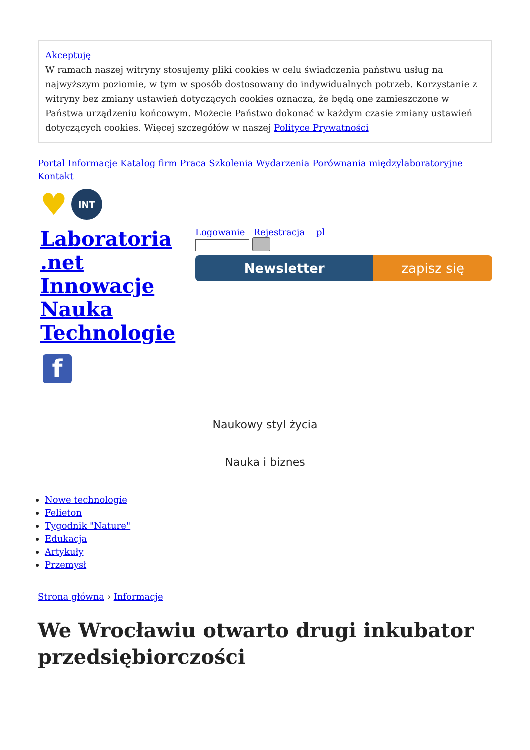Akceptuję
W ramach naszej witryny stosujemy pliki cookies w celu świadczenia państwu usług na najwyższym poziomie, w tym w sposób dostosowany do indywidualnych potrzeb. Korzystanie z witryny bez zmiany ustawień dotyczących cookies oznacza, że będą one zamieszczone w Państwa urządzeniu końcowym. Możecie Państwo dokonać w każdym czasie zmiany ustawień dotyczących cookies. Więcej szczegółów w naszej Polityce Prywatności
Portal Informacje Katalog firm Praca Szkolenia Wydarzenia Porównania międzylaboratoryjne Kontakt
♥ INT
Laboratoria .net Innowacje Nauka Technologie
f
Logowanie Rejestracja pl
Newsletter zapisz się
Naukowy styl życia
Nauka i biznes
Nowe technologie
Felieton
Tygodnik "Nature"
Edukacja
Artykuły
Przemysł
Strona główna › Informacje
We Wrocławiu otwarto drugi inkubator przedsiębiorczości